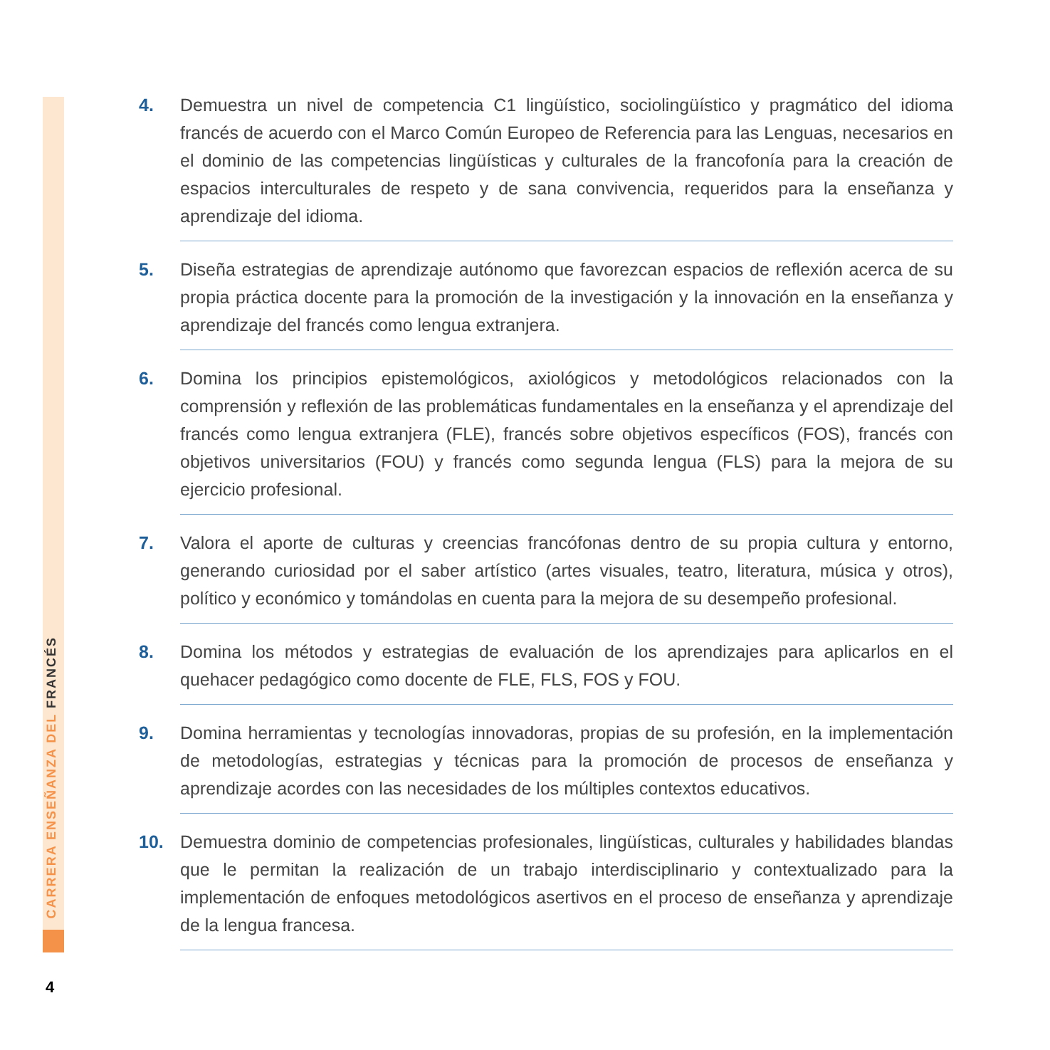CARRERA ENSEÑANZA DEL FRANCÉS
4. Demuestra un nivel de competencia C1 lingüístico, sociolingüístico y pragmático del idioma francés de acuerdo con el Marco Común Europeo de Referencia para las Lenguas, necesarios en el dominio de las competencias lingüísticas y culturales de la francofonía para la creación de espacios interculturales de respeto y de sana convivencia, requeridos para la enseñanza y aprendizaje del idioma.
5. Diseña estrategias de aprendizaje autónomo que favorezcan espacios de reflexión acerca de su propia práctica docente para la promoción de la investigación y la innovación en la enseñanza y aprendizaje del francés como lengua extranjera.
6. Domina los principios epistemológicos, axiológicos y metodológicos relacionados con la comprensión y reflexión de las problemáticas fundamentales en la enseñanza y el aprendizaje del francés como lengua extranjera (FLE), francés sobre objetivos específicos (FOS), francés con objetivos universitarios (FOU) y francés como segunda lengua (FLS) para la mejora de su ejercicio profesional.
7. Valora el aporte de culturas y creencias francófonas dentro de su propia cultura y entorno, generando curiosidad por el saber artístico (artes visuales, teatro, literatura, música y otros), político y económico y tomándolas en cuenta para la mejora de su desempeño profesional.
8. Domina los métodos y estrategias de evaluación de los aprendizajes para aplicarlos en el quehacer pedagógico como docente de FLE, FLS, FOS y FOU.
9. Domina herramientas y tecnologías innovadoras, propias de su profesión, en la implementación de metodologías, estrategias y técnicas para la promoción de procesos de enseñanza y aprendizaje acordes con las necesidades de los múltiples contextos educativos.
10. Demuestra dominio de competencias profesionales, lingüísticas, culturales y habilidades blandas que le permitan la realización de un trabajo interdisciplinario y contextualizado para la implementación de enfoques metodológicos asertivos en el proceso de enseñanza y aprendizaje de la lengua francesa.
4